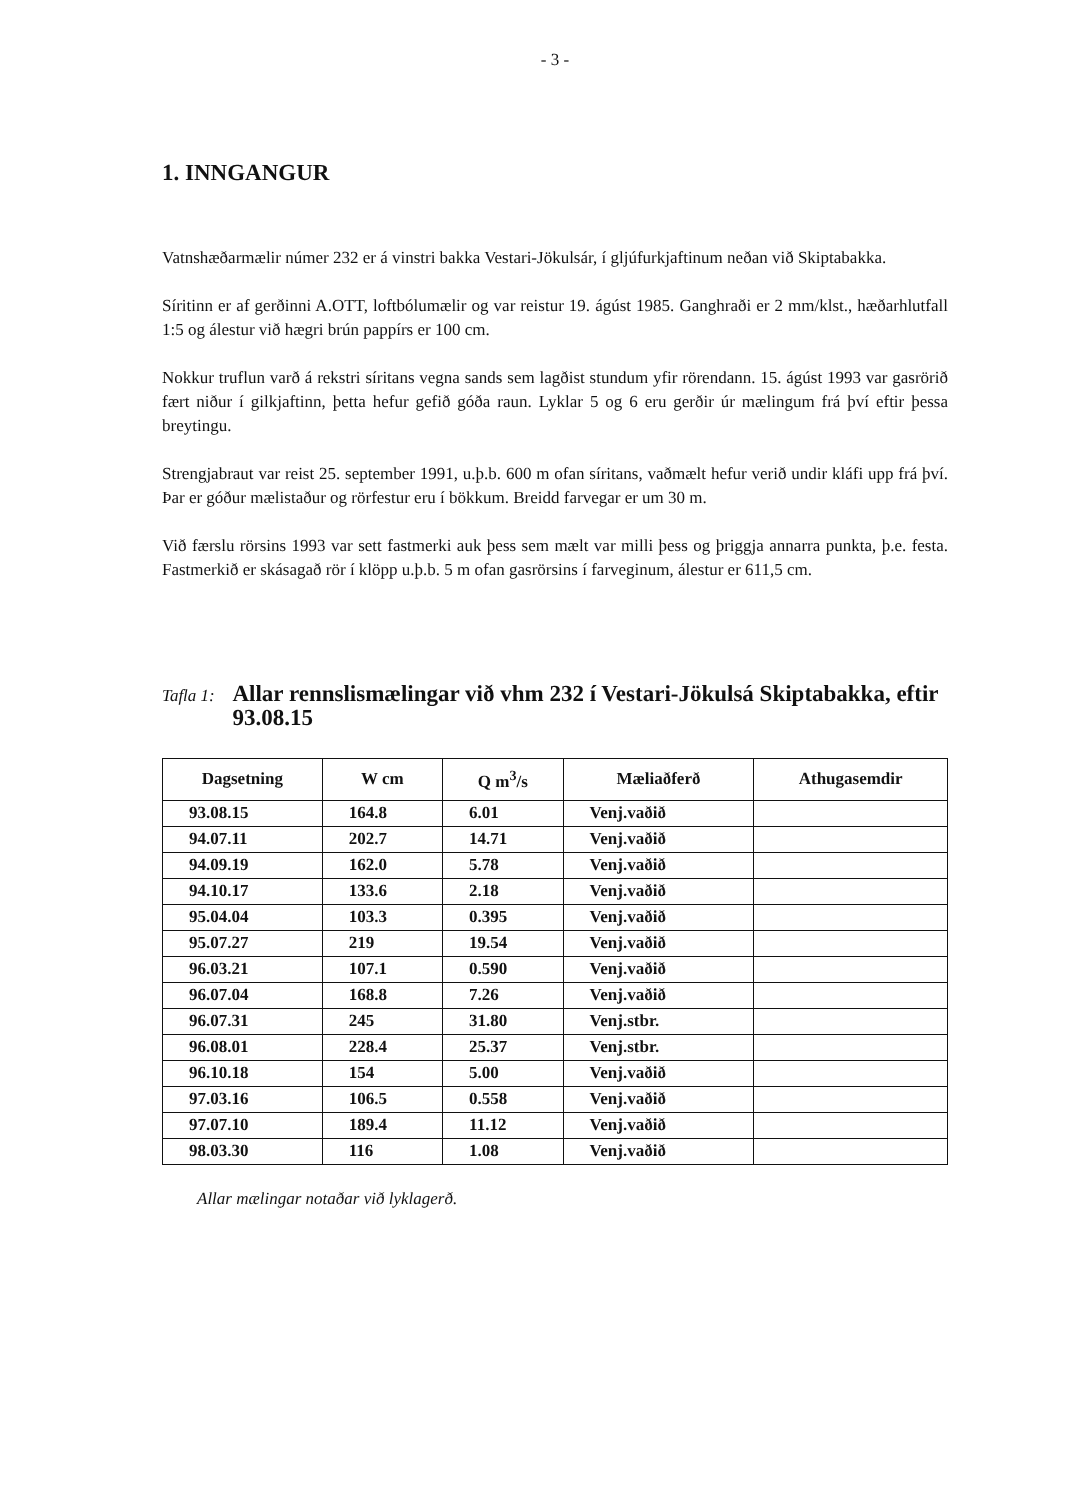- 3 -
1. INNGANGUR
Vatnshæðarmælir númer 232 er á vinstri bakka Vestari-Jökulsár, í gljúfurkjaftinum neðan við Skiptabakka.
Síritinn er af gerðinni A.OTT, loftbólumælir og var reistur 19. ágúst 1985. Ganghraði er 2 mm/klst., hæðarhlutfall 1:5 og álestur við hægri brún pappírs er 100 cm.
Nokkur truflun varð á rekstri síritans vegna sands sem lagðist stundum yfir rörendann. 15. ágúst 1993 var gasrörið fært niður í gilkjaftinn, þetta hefur gefið góða raun. Lyklar 5 og 6 eru gerðir úr mælingum frá því eftir þessa breytingu.
Strengjabraut var reist 25. september 1991, u.þ.b. 600 m ofan síritans, vaðmælt hefur verið undir kláfi upp frá því. Þar er góður mælistaður og rörfestur eru í bökkum. Breidd farvegar er um 30 m.
Við færslu rörsins 1993 var sett fastmerki auk þess sem mælt var milli þess og þriggja annarra punkta, þ.e. festa. Fastmerkið er skásagað rör í klöpp u.þ.b. 5 m ofan gasrörsins í farveginum, álestur er 611,5 cm.
Tafla 1:
Allar rennslismælingar við vhm 232 í Vestari-Jökulsá Skiptabakka, eftir 93.08.15
| Dagsetning | W cm | Q m<sup>3</sup>/s | Mæliaðferð | Athugasemdir |
| --- | --- | --- | --- | --- |
| 93.08.15 | 164.8 | 6.01 | Venj.vaðið | |
| 94.07.11 | 202.7 | 14.71 | Venj.vaðið | |
| 94.09.19 | 162.0 | 5.78 | Venj.vaðið | |
| 94.10.17 | 133.6 | 2.18 | Venj.vaðið | |
| 95.04.04 | 103.3 | 0.395 | Venj.vaðið | |
| 95.07.27 | 219 | 19.54 | Venj.vaðið | |
| 96.03.21 | 107.1 | 0.590 | Venj.vaðið | |
| 96.07.04 | 168.8 | 7.26 | Venj.vaðið | |
| 96.07.31 | 245 | 31.80 | Venj.stbr. | |
| 96.08.01 | 228.4 | 25.37 | Venj.stbr. | |
| 96.10.18 | 154 | 5.00 | Venj.vaðið | |
| 97.03.16 | 106.5 | 0.558 | Venj.vaðið | |
| 97.07.10 | 189.4 | 11.12 | Venj.vaðið | |
| 98.03.30 | 116 | 1.08 | Venj.vaðið | |
Allar mælingar notaðar við lyklagerð.